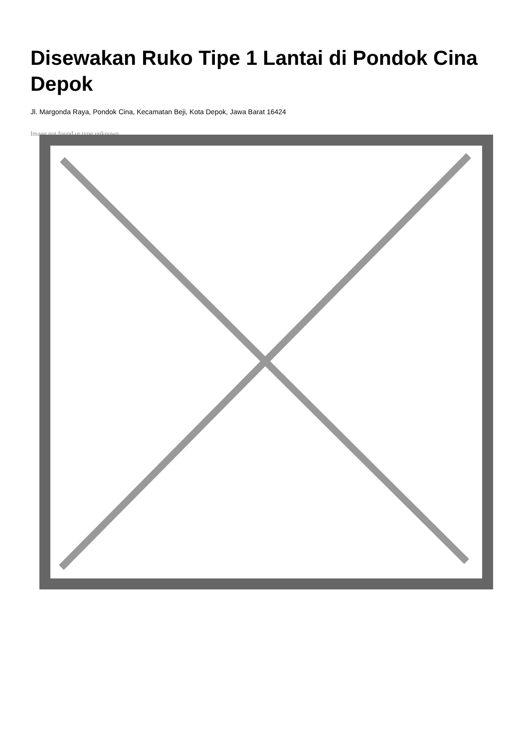Disewakan Ruko Tipe 1 Lantai di Pondok Cina Depok
Jl. Margonda Raya, Pondok Cina, Kecamatan Beji, Kota Depok, Jawa Barat 16424
Image not found or type unknown